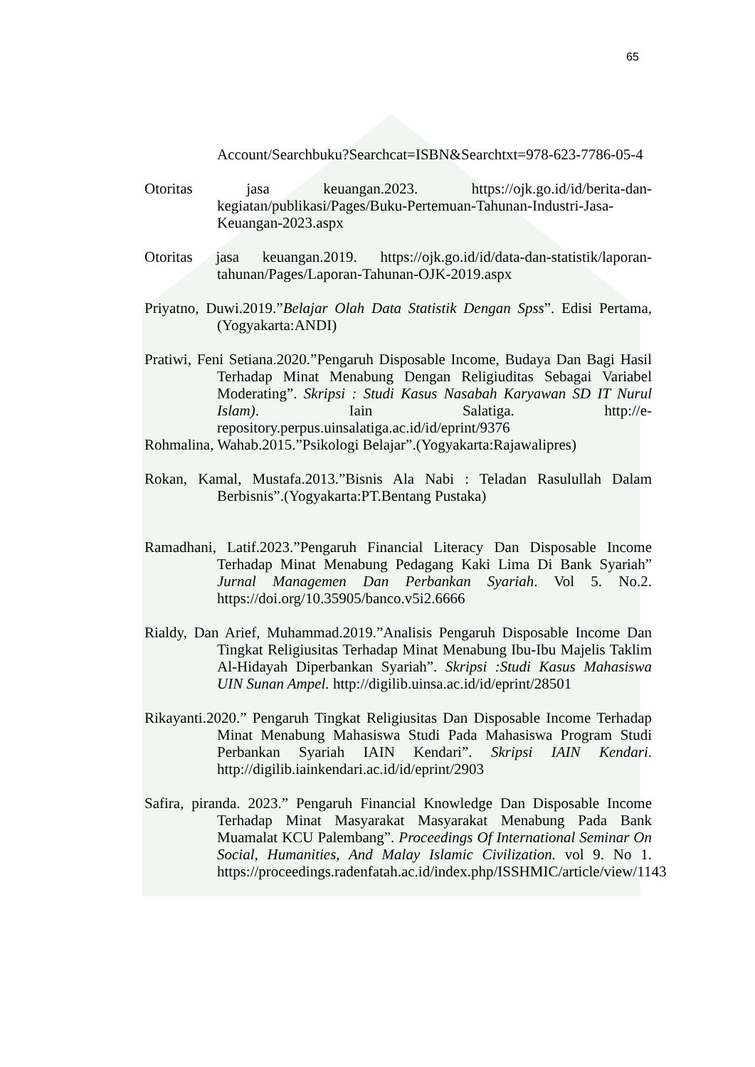65
Account/Searchbuku?Searchcat=ISBN&Searchtxt=978-623-7786-05-4
Otoritas jasa keuangan.2023. https://ojk.go.id/id/berita-dan-kegiatan/publikasi/Pages/Buku-Pertemuan-Tahunan-Industri-Jasa-Keuangan-2023.aspx
Otoritas jasa keuangan.2019. https://ojk.go.id/id/data-dan-statistik/laporan-tahunan/Pages/Laporan-Tahunan-OJK-2019.aspx
Priyatno, Duwi.2019.”Belajar Olah Data Statistik Dengan Spss”. Edisi Pertama, (Yogyakarta:ANDI)
Pratiwi, Feni Setiana.2020.”Pengaruh Disposable Income, Budaya Dan Bagi Hasil Terhadap Minat Menabung Dengan Religiuditas Sebagai Variabel Moderating”. Skripsi : Studi Kasus Nasabah Karyawan SD IT Nurul Islam). Iain Salatiga. http://e-repository.perpus.uinsalatiga.ac.id/id/eprint/9376
Rohmalina, Wahab.2015.”Psikologi Belajar”.(Yogyakarta:Rajawalipres)
Rokan, Kamal, Mustafa.2013.”Bisnis Ala Nabi : Teladan Rasulullah Dalam Berbisnis”.(Yogyakarta:PT.Bentang Pustaka)
Ramadhani, Latif.2023.”Pengaruh Financial Literacy Dan Disposable Income Terhadap Minat Menabung Pedagang Kaki Lima Di Bank Syariah” Jurnal Managemen Dan Perbankan Syariah. Vol 5. No.2. https://doi.org/10.35905/banco.v5i2.6666
Rialdy, Dan Arief, Muhammad.2019.”Analisis Pengaruh Disposable Income Dan Tingkat Religiusitas Terhadap Minat Menabung Ibu-Ibu Majelis Taklim Al-Hidayah Diperbankan Syariah”. Skripsi :Studi Kasus Mahasiswa UIN Sunan Ampel. http://digilib.uinsa.ac.id/id/eprint/28501
Rikayanti.2020.” Pengaruh Tingkat Religiusitas Dan Disposable Income Terhadap Minat Menabung Mahasiswa Studi Pada Mahasiswa Program Studi Perbankan Syariah IAIN Kendari”. Skripsi IAIN Kendari. http://digilib.iainkendari.ac.id/id/eprint/2903
Safira, piranda. 2023.” Pengaruh Financial Knowledge Dan Disposable Income Terhadap Minat Masyarakat Masyarakat Menabung Pada Bank Muamalat KCU Palembang”. Proceedings Of International Seminar On Social, Humanities, And Malay Islamic Civilization. vol 9. No 1. https://proceedings.radenfatah.ac.id/index.php/ISSHMIC/article/view/1143